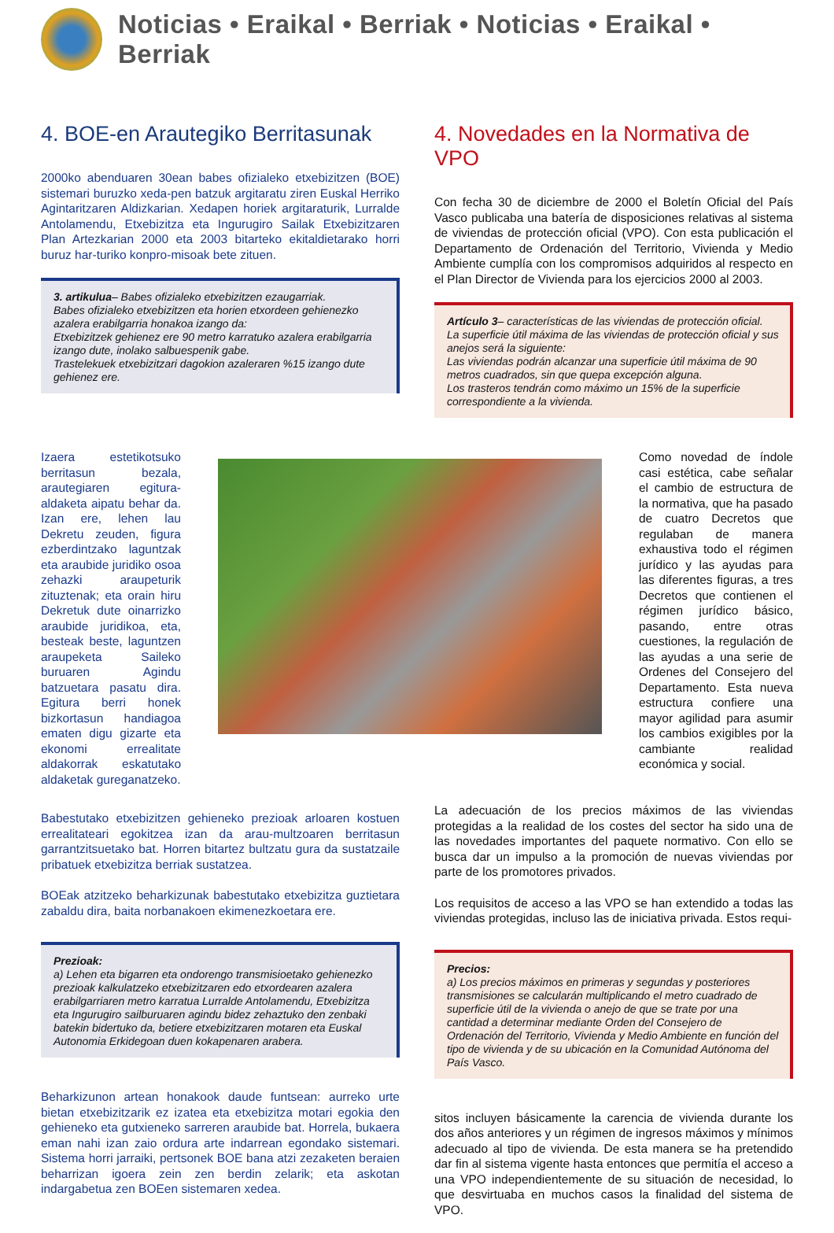Noticias • Eraikal • Berriak • Noticias • Eraikal • Berriak
4. BOE-en Arautegiko Berritasunak
2000ko abenduaren 30ean babes ofizialeko etxebizitzen (BOE) sistemari buruzko xeda-pen batzuk argitaratu ziren Euskal Herriko Agintaritzaren Aldizkarian. Xedapen horiek argitaraturik, Lurralde Antolamendu, Etxebizitza eta Ingurugiro Sailak Etxebizitzaren Plan Artezkarian 2000 eta 2003 bitarteko ekitaldietarako horri buruz har-turiko konpro-misoak bete zituen.
3. artikulua– Babes ofizialeko etxebizitzen ezaugarriak.
Babes ofizialeko etxebizitzen eta horien etxordeen gehienezko azalera erabilgarria honakoa izango da:
Etxebizitzek gehienez ere 90 metro karratuko azalera erabilgarria izango dute, inolako salbuespenik gabe.
Trastelekuek etxebizitzari dagokion azaleraren %15 izango dute gehienez ere.
4. Novedades en la Normativa de VPO
Con fecha 30 de diciembre de 2000 el Boletín Oficial del País Vasco publicaba una batería de disposiciones relativas al sistema de viviendas de protección oficial (VPO). Con esta publicación el Departamento de Ordenación del Territorio, Vivienda y Medio Ambiente cumplía con los compromisos adquiridos al respecto en el Plan Director de Vivienda para los ejercicios 2000 al 2003.
Artículo 3– características de las viviendas de protección oficial.
La superficie útil máxima de las viviendas de protección oficial y sus anejos será la siguiente:
Las viviendas podrán alcanzar una superficie útil máxima de 90 metros cuadrados, sin que quepa excepción alguna.
Los trasteros tendrán como máximo un 15% de la superficie correspondiente a la vivienda.
Izaera estetikotsuko berritasun bezala, arautegiaren egitura-aldaketa aipatu behar da. Izan ere, lehen lau Dekretu zeuden, figura ezberdintzako laguntzak eta araubide juridiko osoa zehazki araupeturik zituztenak; eta orain hiru Dekretuk dute oinarrizko araubide juridikoa, eta, besteak beste, laguntzen araupeketa Saileko buruaren Agindu batzuetara pasatu dira. Egitura berri honek bizkortasun handiagoa ematen digu gizarte eta ekonomi errealitate aldakorrak eskatutako aldaketak gureganatzeko.
Como novedad de índole casi estética, cabe señalar el cambio de estructura de la normativa, que ha pasado de cuatro Decretos que regulaban de manera exhaustiva todo el régimen jurídico y las ayudas para las diferentes figuras, a tres Decretos que contienen el régimen jurídico básico, pasando, entre otras cuestiones, la regulación de las ayudas a una serie de Ordenes del Consejero del Departamento. Esta nueva estructura confiere una mayor agilidad para asumir los cambios exigibles por la cambiante realidad económica y social.
Babestutako etxebizitzen gehieneko prezioak arloaren kostuen errealitateari egokitzea izan da arau-multzoaren berritasun garrantzitsuetako bat. Horren bitartez bultzatu gura da sustatzaile pribatuek etxebizitza berriak sustatzea.
BOEak atzitzeko beharkizunak babestutako etxebizitza guztietara zabaldu dira, baita norbanakoen ekimenezkoetara ere.
Prezioak:
a) Lehen eta bigarren eta ondorengo transmisioetako gehienezko prezioak kalkulatzeko etxebizitzaren edo etxordearen azalera erabilgarriaren metro karratua Lurralde Antolamendu, Etxebizitza eta Ingurugiro sailburuaren agindu bidez zehaztuko den zenbaki batekin bidertuko da, betiere etxebizitzaren motaren eta Euskal Autonomia Erkidegoan duen kokapenaren arabera.
Beharkizunon artean honakook daude funtsean: aurreko urte bietan etxebizitzarik ez izatea eta etxebizitza motari egokia den gehieneko eta gutxieneko sarreren araubide bat. Horrela, bukaera eman nahi izan zaio ordura arte indarrean egondako sistemari. Sistema horri jarraiki, pertsonek BOE bana atzi zezaketen beraien beharrizan igoera zein zen berdin zelarik; eta askotan indargabetua zen BOEen sistemaren xedea.
La adecuación de los precios máximos de las viviendas protegidas a la realidad de los costes del sector ha sido una de las novedades importantes del paquete normativo. Con ello se busca dar un impulso a la promoción de nuevas viviendas por parte de los promotores privados.
Los requisitos de acceso a las VPO se han extendido a todas las viviendas protegidas, incluso las de iniciativa privada. Estos requi-
Precios:
a) Los precios máximos en primeras y segundas y posteriores transmisiones se calcularán multiplicando el metro cuadrado de superficie útil de la vivienda o anejo de que se trate por una cantidad a determinar mediante Orden del Consejero de Ordenación del Territorio, Vivienda y Medio Ambiente en función del tipo de vivienda y de su ubicación en la Comunidad Autónoma del País Vasco.
sitos incluyen básicamente la carencia de vivienda durante los dos años anteriores y un régimen de ingresos máximos y mínimos adecuado al tipo de vivienda. De esta manera se ha pretendido dar fin al sistema vigente hasta entonces que permitía el acceso a una VPO independientemente de su situación de necesidad, lo que desvirtuaba en muchos casos la finalidad del sistema de VPO.